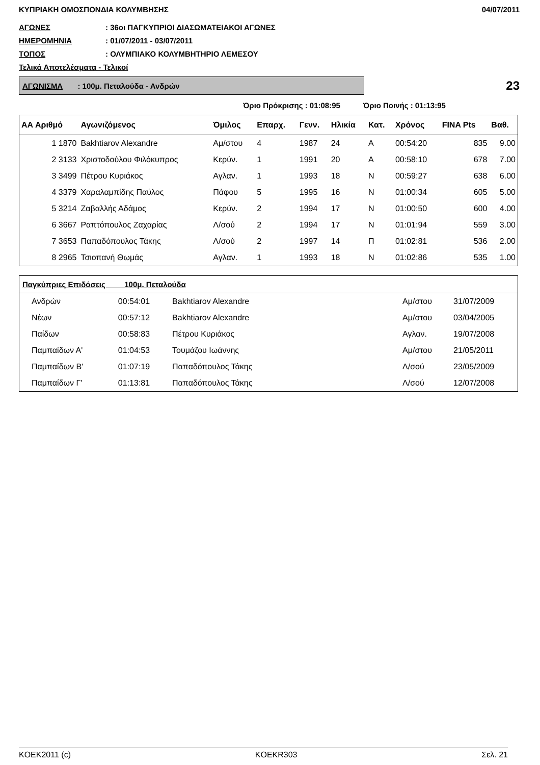ΚΥΠΡΙΑΚΗ ΟΜΟΣΠΟΝΔΙΑ ΚΟΛΥΜΒΗΣΗΣ 04/07/2011
ΑΓΩΝΕΣ: 36οι ΠΑΓΚΥΠΡΙΟΙ ΔΙΑΣΩΜΑΤΕΙΑΚΟΙ ΑΓΩΝΕΣ
ΗΜΕΡΟΜΗΝΙΑ: 01/07/2011 - 03/07/2011
ΤΟΠΟΣ: ΟΛΥΜΠΙΑΚΟ ΚΟΛΥΜΒΗΤΗΡΙΟ ΛΕΜΕΣΟΥ
Τελικά Αποτελέσματα - Τελικοί
ΑΓΩΝΙΣΜΑ : 100μ. Πεταλούδα - Ανδρών
23
Όριο Πρόκρισης : 01:08:95 Όριο Ποινής : 01:13:95
| ΑΑ Αριθμό | Αγωνιζόμενος | Όμιλος | Επαρχ. | Γενν. | Ηλικία | Κατ. | Χρόνος | FINA Pts | Βαθ. |
| --- | --- | --- | --- | --- | --- | --- | --- | --- | --- |
| 1 1870 | Bakhtiarov Alexandre | Αμ/στου | 4 | 1987 | 24 | Α | 00:54:20 | 835 | 9.00 |
| 2 3133 | Χριστοδούλου Φιλόκυπρος | Κερύν. | 1 | 1991 | 20 | Α | 00:58:10 | 678 | 7.00 |
| 3 3499 | Πέτρου Κυριάκος | Αγλαν. | 1 | 1993 | 18 | Ν | 00:59:27 | 638 | 6.00 |
| 4 3379 | Χαραλαμπίδης Παύλος | Πάφου | 5 | 1995 | 16 | Ν | 01:00:34 | 605 | 5.00 |
| 5 3214 | Ζαβαλλής Αδάμος | Κερύν. | 2 | 1994 | 17 | Ν | 01:00:50 | 600 | 4.00 |
| 6 3667 | Ραπτόπουλος Ζαχαρίας | Λ/σού | 2 | 1994 | 17 | Ν | 01:01:94 | 559 | 3.00 |
| 7 3653 | Παπαδόπουλος Τάκης | Λ/σού | 2 | 1997 | 14 | Π | 01:02:81 | 536 | 2.00 |
| 8 2965 | Τσιοπανή Θωμάς | Αγλαν. | 1 | 1993 | 18 | Ν | 01:02:86 | 535 | 1.00 |
| Παγκύπριες Επιδόσεις 100μ. Πεταλούδα | | | | |
| --- | --- | --- | --- | --- |
| Ανδρών | 00:54:01 | Bakhtiarov Alexandre | Αμ/στου | 31/07/2009 |
| Νέων | 00:57:12 | Bakhtiarov Alexandre | Αμ/στου | 03/04/2005 |
| Παίδων | 00:58:83 | Πέτρου Κυριάκος | Αγλαν. | 19/07/2008 |
| Παμπαίδων Α' | 01:04:53 | Τουμάζου Ιωάννης | Αμ/στου | 21/05/2011 |
| Παμπαίδων Β' | 01:07:19 | Παπαδόπουλος Τάκης | Λ/σού | 23/05/2009 |
| Παμπαίδων Γ' | 01:13:81 | Παπαδόπουλος Τάκης | Λ/σού | 12/07/2008 |
KOEK2011 (c) KOEKR303 Σελ. 21